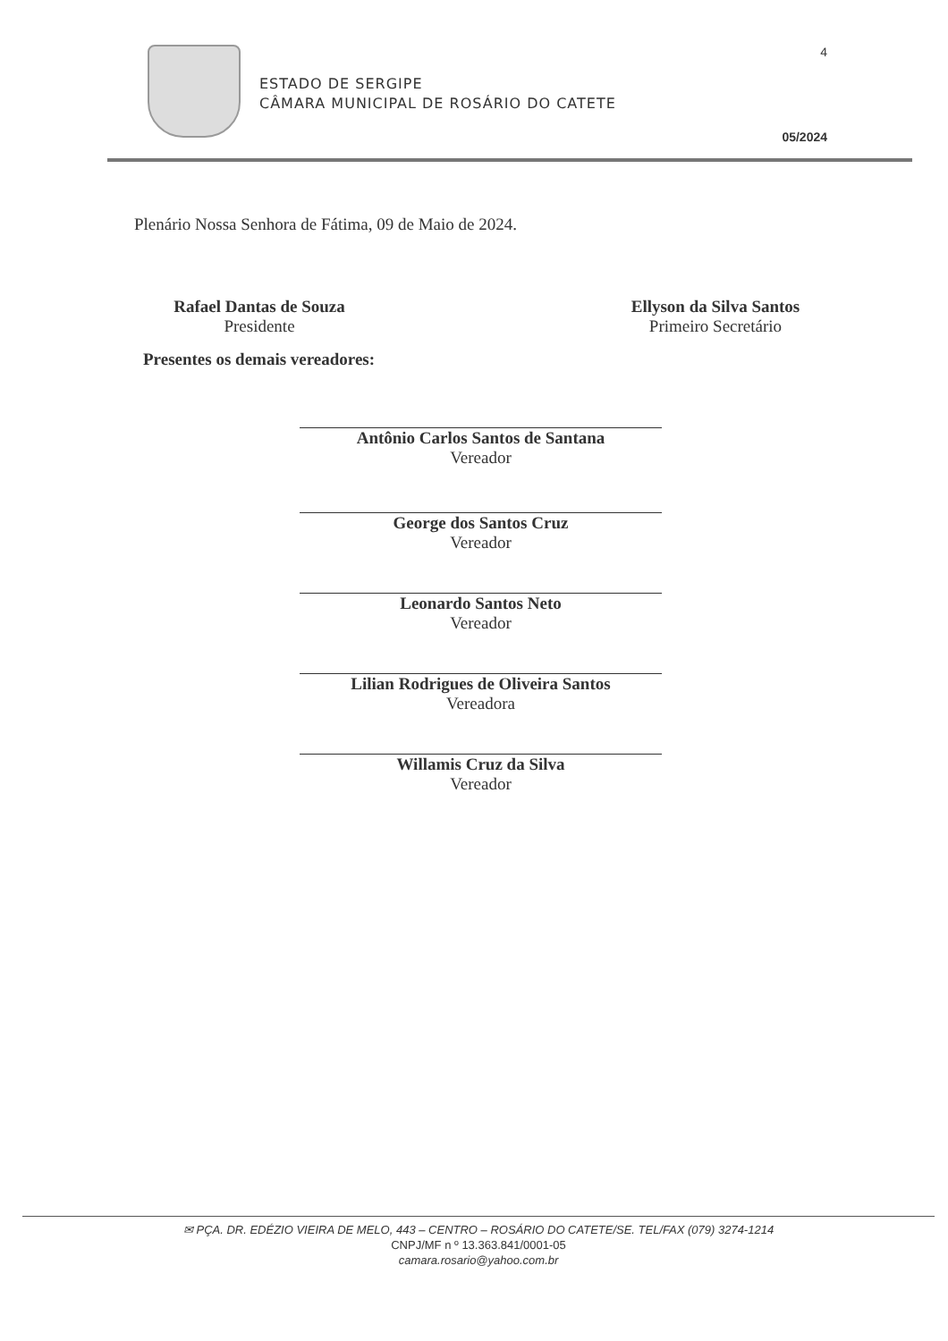4
ESTADO DE SERGIPE
CÂMARA MUNICIPAL DE ROSÁRIO DO CATETE
05/2024
Plenário Nossa Senhora de Fátima, 09 de Maio de 2024.
Rafael Dantas de Souza
Presidente
Ellyson da Silva Santos
Primeiro Secretário
Presentes os demais vereadores:
Antônio Carlos Santos de Santana
Vereador
George dos Santos Cruz
Vereador
Leonardo Santos Neto
Vereador
Lilian Rodrigues de Oliveira Santos
Vereadora
Willamis Cruz da Silva
Vereador
✉ PÇA. DR. EDÉZIO VIEIRA DE MELO, 443 – CENTRO – ROSÁRIO DO CATETE/SE. TEL/FAX (079) 3274-1214
CNPJ/MF n º 13.363.841/0001-05
camara.rosario@yahoo.com.br